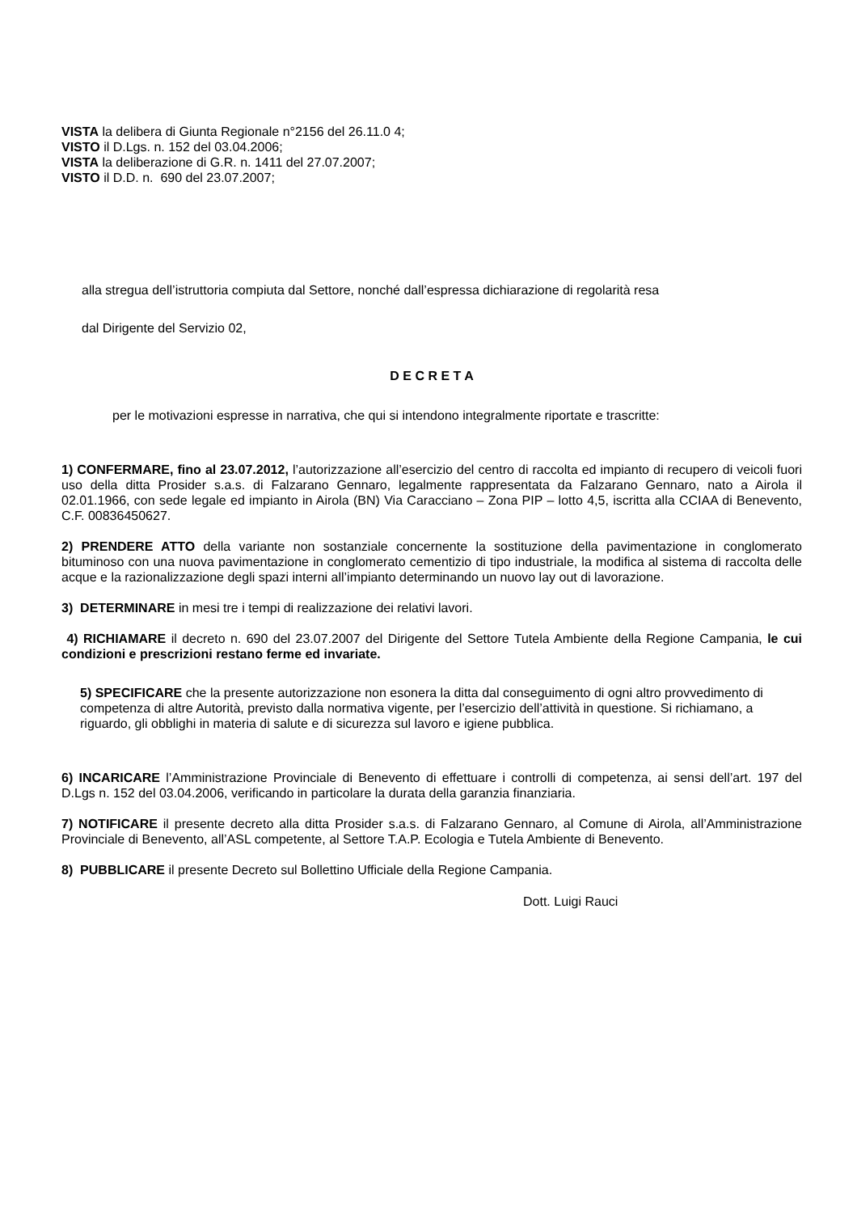VISTA la delibera di Giunta Regionale n°2156 del 26.11.0 4;
VISTO il D.Lgs. n. 152 del 03.04.2006;
VISTA la deliberazione di G.R. n. 1411 del 27.07.2007;
VISTO il D.D. n. 690 del 23.07.2007;
alla stregua dell’istruttoria compiuta dal Settore, nonché dall’espressa dichiarazione di regolarità resa
dal Dirigente del Servizio 02,
D E C R E T A
per le motivazioni espresse in narrativa, che qui si intendono integralmente riportate e trascritte:
1) CONFERMARE, fino al 23.07.2012, l’autorizzazione all’esercizio del centro di raccolta ed impianto di recupero di veicoli fuori uso della ditta Prosider s.a.s. di Falzarano Gennaro, legalmente rappresentata da Falzarano Gennaro, nato a Airola il 02.01.1966, con sede legale ed impianto in Airola (BN) Via Caracciano – Zona PIP – lotto 4,5, iscritta alla CCIAA di Benevento, C.F. 00836450627.
2) PRENDERE ATTO della variante non sostanziale concernente la sostituzione della pavimentazione in conglomerato bituminoso con una nuova pavimentazione in conglomerato cementizio di tipo industriale, la modifica al sistema di raccolta delle acque e la razionalizzazione degli spazi interni all’impianto determinando un nuovo lay out di lavorazione.
3) DETERMINARE in mesi tre i tempi di realizzazione dei relativi lavori.
4) RICHIAMARE il decreto n. 690 del 23.07.2007 del Dirigente del Settore Tutela Ambiente della Regione Campania, le cui condizioni e prescrizioni restano ferme ed invariate.
5) SPECIFICARE che la presente autorizzazione non esonera la ditta dal conseguimento di ogni altro provvedimento di competenza di altre Autorità, previsto dalla normativa vigente, per l’esercizio dell’attività in questione. Si richiamano, a riguardo, gli obblighi in materia di salute e di sicurezza sul lavoro e igiene pubblica.
6) INCARICARE l’Amministrazione Provinciale di Benevento di effettuare i controlli di competenza, ai sensi dell’art. 197 del D.Lgs n. 152 del 03.04.2006, verificando in particolare la durata della garanzia finanziaria.
7) NOTIFICARE il presente decreto alla ditta Prosider s.a.s. di Falzarano Gennaro, al Comune di Airola, all’Amministrazione Provinciale di Benevento, all’ASL competente, al Settore T.A.P. Ecologia e Tutela Ambiente di Benevento.
8) PUBBLICARE il presente Decreto sul Bollettino Ufficiale della Regione Campania.
Dott. Luigi Rauci